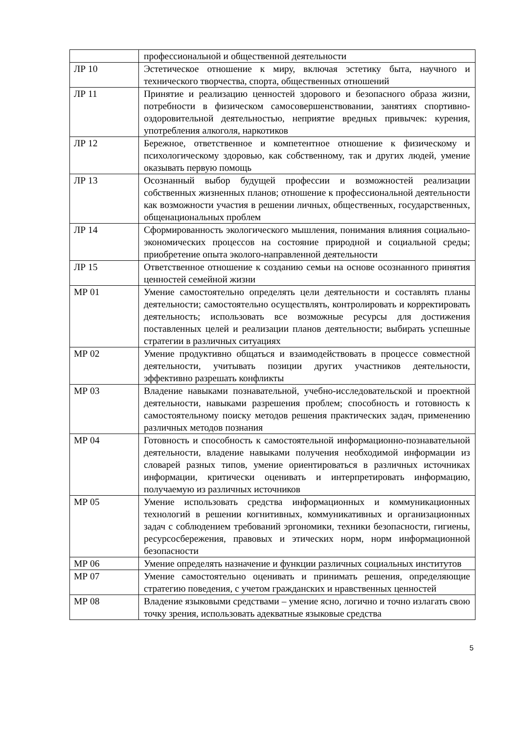| | профессиональной и общественной деятельности |
| ЛР 10 | Эстетическое отношение к миру, включая эстетику быта, научного и технического творчества, спорта, общественных отношений |
| ЛР 11 | Принятие и реализацию ценностей здорового и безопасного образа жизни, потребности в физическом самосовершенствовании, занятиях спортивно-оздоровительной деятельностью, неприятие вредных привычек: курения, употребления алкоголя, наркотиков |
| ЛР 12 | Бережное, ответственное и компетентное отношение к физическому и психологическому здоровью, как собственному, так и других людей, умение оказывать первую помощь |
| ЛР 13 | Осознанный выбор будущей профессии и возможностей реализации собственных жизненных планов; отношение к профессиональной деятельности как возможности участия в решении личных, общественных, государственных, общенациональных проблем |
| ЛР 14 | Сформированность экологического мышления, понимания влияния социально-экономических процессов на состояние природной и социальной среды; приобретение опыта эколого-направленной деятельности |
| ЛР 15 | Ответственное отношение к созданию семьи на основе осознанного принятия ценностей семейной жизни |
| МР 01 | Умение самостоятельно определять цели деятельности и составлять планы деятельности; самостоятельно осуществлять, контролировать и корректировать деятельность; использовать все возможные ресурсы для достижения поставленных целей и реализации планов деятельности; выбирать успешные стратегии в различных ситуациях |
| МР 02 | Умение продуктивно общаться и взаимодействовать в процессе совместной деятельности, учитывать позиции других участников деятельности, эффективно разрешать конфликты |
| МР 03 | Владение навыками познавательной, учебно-исследовательской и проектной деятельности, навыками разрешения проблем; способность и готовность к самостоятельному поиску методов решения практических задач, применению различных методов познания |
| МР 04 | Готовность и способность к самостоятельной информационно-познавательной деятельности, владение навыками получения необходимой информации из словарей разных типов, умение ориентироваться в различных источниках информации, критически оценивать и интерпретировать информацию, получаемую из различных источников |
| МР 05 | Умение использовать средства информационных и коммуникационных технологий в решении когнитивных, коммуникативных и организационных задач с соблюдением требований эргономики, техники безопасности, гигиены, ресурсосбережения, правовых и этических норм, норм информационной безопасности |
| МР 06 | Умение определять назначение и функции различных социальных институтов |
| МР 07 | Умение самостоятельно оценивать и принимать решения, определяющие стратегию поведения, с учетом гражданских и нравственных ценностей |
| МР 08 | Владение языковыми средствами – умение ясно, логично и точно излагать свою точку зрения, использовать адекватные языковые средства |
5